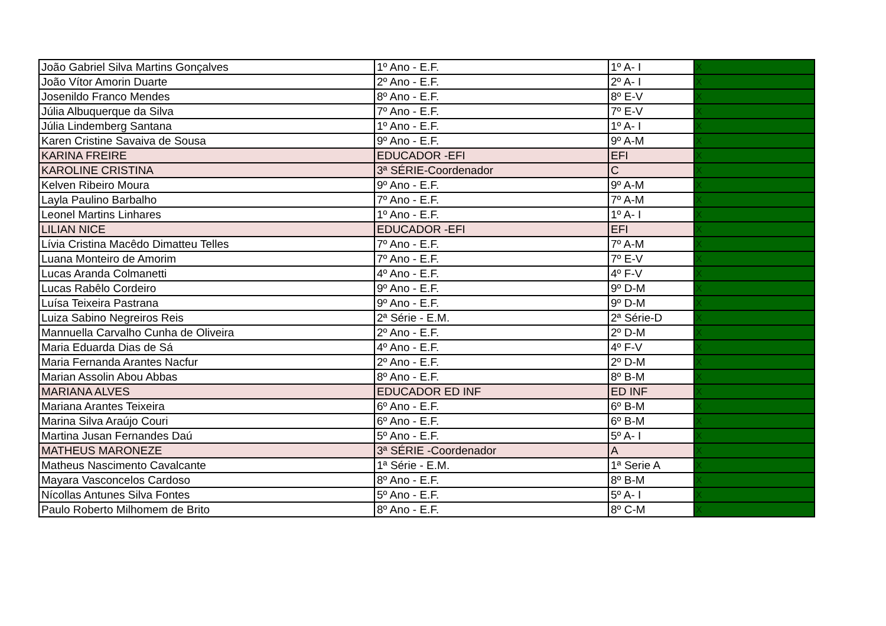| João Gabriel Silva Martins Gonçalves | 1º Ano - E.F. | 1º A- I | X |
| João Vítor Amorin Duarte | 2º Ano - E.F. | 2º A- I | X |
| Josenildo Franco Mendes | 8º Ano - E.F. | 8º E-V | X |
| Júlia Albuquerque da Silva | 7º Ano - E.F. | 7º E-V | X |
| Júlia Lindemberg Santana | 1º Ano - E.F. | 1º A- I | X |
| Karen Cristine Savaiva de Sousa | 9º Ano - E.F. | 9º A-M | X |
| KARINA FREIRE | EDUCADOR -EFI | EFI | X |
| KAROLINE CRISTINA | 3ª SÉRIE-Coordenador | C | X |
| Kelven Ribeiro Moura | 9º Ano - E.F. | 9º A-M | X |
| Layla Paulino Barbalho | 7º Ano - E.F. | 7º A-M | X |
| Leonel Martins Linhares | 1º Ano - E.F. | 1º A- I | X |
| LILIAN NICE | EDUCADOR -EFI | EFI | X |
| Lívia Cristina Macêdo Dimatteu Telles | 7º Ano - E.F. | 7º A-M | X |
| Luana Monteiro de Amorim | 7º Ano - E.F. | 7º E-V | X |
| Lucas Aranda Colmanetti | 4º Ano - E.F. | 4º F-V | X |
| Lucas Rabêlo Cordeiro | 9º Ano - E.F. | 9º D-M | X |
| Luísa Teixeira Pastrana | 9º Ano - E.F. | 9º D-M | X |
| Luiza Sabino Negreiros Reis | 2ª Série - E.M. | 2ª Série-D | X |
| Mannuella Carvalho Cunha de Oliveira | 2º Ano - E.F. | 2º D-M | X |
| Maria Eduarda Dias de Sá | 4º Ano - E.F. | 4º F-V | X |
| Maria Fernanda Arantes Nacfur | 2º Ano - E.F. | 2º D-M | X |
| Marian Assolin Abou Abbas | 8º Ano - E.F. | 8º B-M | X |
| MARIANA ALVES | EDUCADOR ED INF | ED INF | X |
| Mariana Arantes Teixeira | 6º Ano - E.F. | 6º B-M | X |
| Marina Silva Araújo Couri | 6º Ano - E.F. | 6º B-M | X |
| Martina Jusan Fernandes Daú | 5º Ano - E.F. | 5º A- I | X |
| MATHEUS MARONEZE | 3ª SÉRIE -Coordenador | A | X |
| Matheus Nascimento Cavalcante | 1ª Série - E.M. | 1ª Serie A | X |
| Mayara Vasconcelos Cardoso | 8º Ano - E.F. | 8º B-M | X |
| Nícollas Antunes Silva Fontes | 5º Ano - E.F. | 5º A- I | X |
| Paulo Roberto Milhomem de Brito | 8º Ano - E.F. | 8º C-M | X |